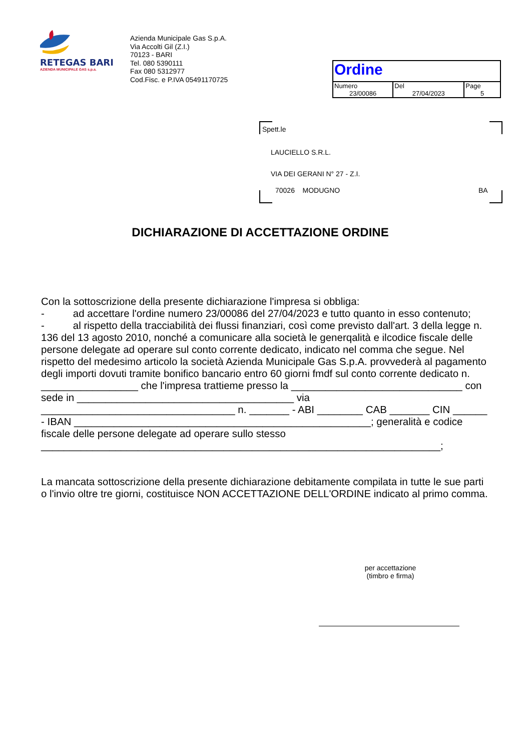RETEGAS BARI
AZIENDA MUNICIPALE GAS s.p.a.
Azienda Municipale Gas S.p.A.
Via Accolti Gil (Z.I.)
70123 - BARI
Tel. 080 5390111
Fax 080 5312977
Cod.Fisc. e P.IVA 05491170725
| Ordine | | |
| Numero 23/00086 | Del 27/04/2023 | Page 5 |
Spett.le
LAUCIELLO S.R.L.
VIA DEI GERANI N° 27 - Z.I.
70026 MODUGNO BA
DICHIARAZIONE DI ACCETTAZIONE ORDINE
Con la sottoscrizione della presente dichiarazione l'impresa si obbliga:
- ad accettare l'ordine numero 23/00086 del 27/04/2023 e tutto quanto in esso contenuto;
- al rispetto della tracciabilità dei flussi finanziari, così come previsto dall'art. 3 della legge n. 136 del 13 agosto 2010, nonché a comunicare alla società le generqalità e ilcodice fiscale delle persone delegate ad operare sul conto corrente dedicato, indicato nel comma che segue. Nel rispetto del medesimo articolo la società Azienda Municipale Gas S.p.A. provvederà al pagamento degli importi dovuti tramite bonifico bancario entro 60 giorni fmdf sul conto corrente dedicato n. _________________ che l'impresa trattieme presso la ______________________________ con sede in ______________________________________ via __________________________________ n. _______ - ABI ________ CAB _______ CIN ______ - IBAN ____________________________________________________; generalità e codice fiscale delle persone delegate ad operare sullo stesso ______________________________________________________________________;
La mancata sottoscrizione della presente dichiarazione debitamente compilata in tutte le sue parti o l'invio oltre tre giorni, costituisce NON ACCETTAZIONE DELL'ORDINE indicato al primo comma.
per accettazione
(timbro e firma)